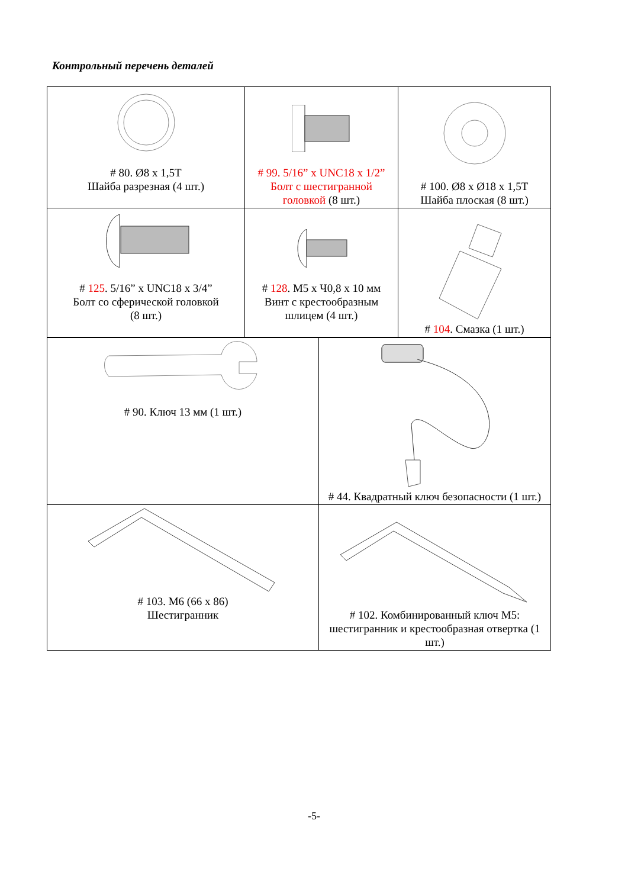Контрольный перечень деталей
| # 80. Ø8 x 1,5T Шайба разрезная (4 шт.) | # 99. 5/16” x UNC18 x 1/2” Болт с шестигранной головкой (8 шт.) | # 100. Ø8 x Ø18 x 1,5T Шайба плоская (8 шт.) |
| # 125 . 5/16” x UNC18 x 3/4” Болт со сферической головкой (8 шт.) | # 128 . M5 x Ч0,8 x 10 мм Винт с крестообразным шлицем (4 шт.) | # 104 . Смазка (1 шт.) |
| # 90. Ключ 13 мм (1 шт.) | # 44. Квадратный ключ безопасности (1 шт.) |
| # 103. M6 (66 x 86) Шестигранник | # 102. Комбинированный ключ M5: шестигранник и крестообразная отвертка (1 шт.) |
-5-